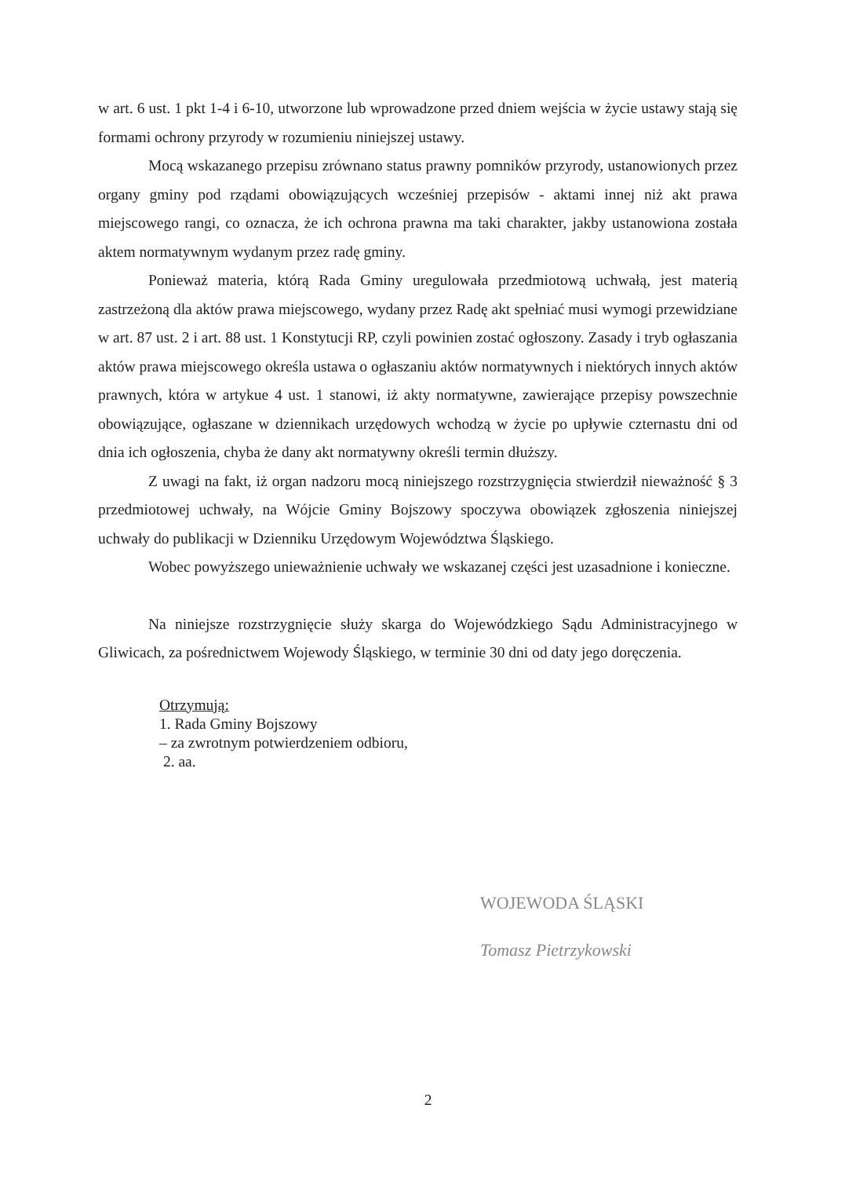w art. 6 ust. 1 pkt 1-4 i 6-10, utworzone lub wprowadzone przed dniem wejścia w życie ustawy stają się formami ochrony przyrody w rozumieniu niniejszej ustawy.
Mocą wskazanego przepisu zrównano status prawny pomników przyrody, ustanowionych przez organy gminy pod rządami obowiązujących wcześniej przepisów - aktami innej niż akt prawa miejscowego rangi, co oznacza, że ich ochrona prawna ma taki charakter, jakby ustanowiona została aktem normatywnym wydanym przez radę gminy.
Ponieważ materia, którą Rada Gminy uregulowała przedmiotową uchwałą, jest materią zastrzeżoną dla aktów prawa miejscowego, wydany przez Radę akt spełniać musi wymogi przewidziane w art. 87 ust. 2 i art. 88 ust. 1 Konstytucji RP, czyli powinien zostać ogłoszony. Zasady i tryb ogłaszania aktów prawa miejscowego określa ustawa o ogłaszaniu aktów normatywnych i niektórych innych aktów prawnych, która w artykue 4 ust. 1 stanowi, iż akty normatywne, zawierające przepisy powszechnie obowiązujące, ogłaszane w dziennikach urzędowych wchodzą w życie po upływie czternastu dni od dnia ich ogłoszenia, chyba że dany akt normatywny określi termin dłuższy.
Z uwagi na fakt, iż organ nadzoru mocą niniejszego rozstrzygnięcia stwierdził nieważność § 3 przedmiotowej uchwały, na Wójcie Gminy Bojszowy spoczywa obowiązek zgłoszenia niniejszej uchwały do publikacji w Dzienniku Urzędowym Województwa Śląskiego.
Wobec powyższego unieważnienie uchwały we wskazanej części jest uzasadnione i konieczne.
Na niniejsze rozstrzygnięcie służy skarga do Wojewódzkiego Sądu Administracyjnego w Gliwicach, za pośrednictwem Wojewody Śląskiego, w terminie 30 dni od daty jego doręczenia.
Otrzymują:
1. Rada Gminy Bojszowy
– za zwrotnym potwierdzeniem odbioru,
2. aa.
WOJEWODA ŚLĄSKI
Tomasz Pietrzykowski
2